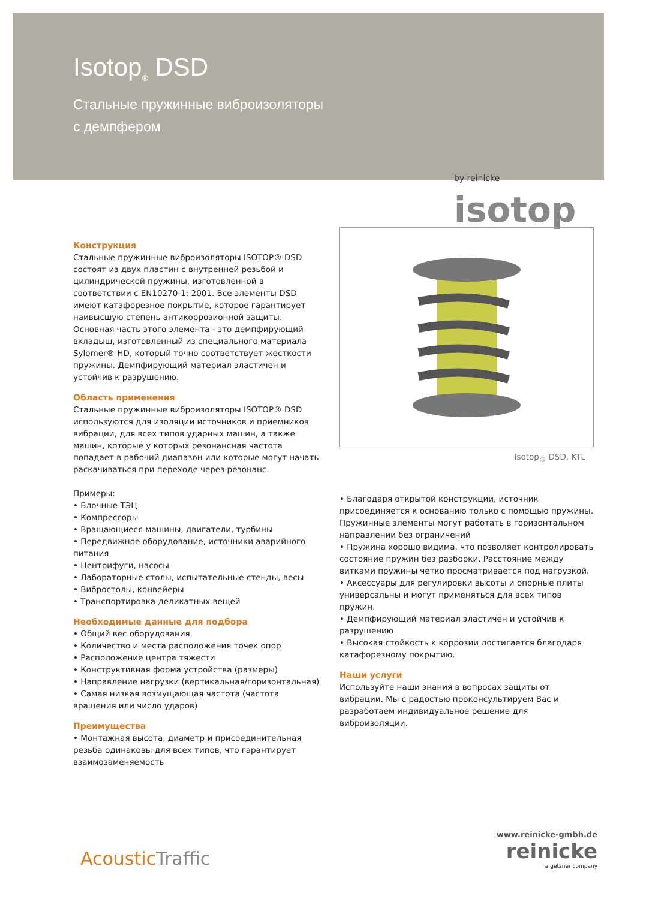Isotop<sub>®</sub> DSD
Стальные пружинные виброизоляторы
с демпфером
by reinicke
isotop
Конструкция
Стальные пружинные виброизоляторы ISOTOP® DSD состоят из двух пластин с внутренней резьбой и цилиндрической пружины, изготовленной в соответствии с EN10270-1: 2001. Все элементы DSD имеют катафорезное покрытие, которое гарантирует наивысшую степень антикоррозионной защиты. Основная часть этого элемента - это демпфирующий вкладыш, изготовленный из специального материала Sylomer® HD, который точно соответствует жесткости пружины. Демпфирующий материал эластичен и устойчив к разрушению.
Область применения
Стальные пружинные виброизоляторы ISOTOP® DSD используются для изоляции источников и приемников вибрации, для всех типов ударных машин, а также машин, которые у которых резонансная частота попадает в рабочий диапазон или которые могут начать раскачиваться при переходе через резонанс.
Примеры:
• Блочные ТЭЦ
• Компрессоры
• Вращающиеся машины, двигатели, турбины
• Передвижное оборудование, источники аварийного питания
• Центрифуги, насосы
• Лабораторные столы, испытательные стенды, весы
• Вибростолы, конвейеры
• Транспортировка деликатных вещей
Необходимые данные для подбора
• Общий вес оборудования
• Количество и места расположения точек опор
• Расположение центра тяжести
• Конструктивная форма устройства (размеры)
• Направление нагрузки (вертикальная/горизонтальная)
• Самая низкая возмущающая частота (частота вращения или число ударов)
Преимущества
• Монтажная высота, диаметр и присоединительная резьба одинаковы для всех типов, что гарантирует взаимозаменяемость
Isotop<sub>®</sub> DSD, KTL
• Благодаря открытой конструкции, источник присоединяется к основанию только с помощью пружины. Пружинные элементы могут работать в горизонтальном направлении без ограничений
• Пружина хорошо видима, что позволяет контролировать состояние пружин без разборки. Расстояние между витками пружины четко просматривается под нагрузкой.
• Аксессуары для регулировки высоты и опорные плиты универсальны и могут применяться для всех типов пружин.
• Демпфирующий материал эластичен и устойчив к разрушению
• Высокая стойкость к коррозии достигается благодаря катафорезному покрытию.
Наши услуги
Используйте наши знания в вопросах защиты от вибрации. Мы с радостью проконсультируем Вас и разработаем индивидуальное решение для виброизоляции.
AcousticTraffic
www.reinicke-gmbh.de
reinicke
a getzner company